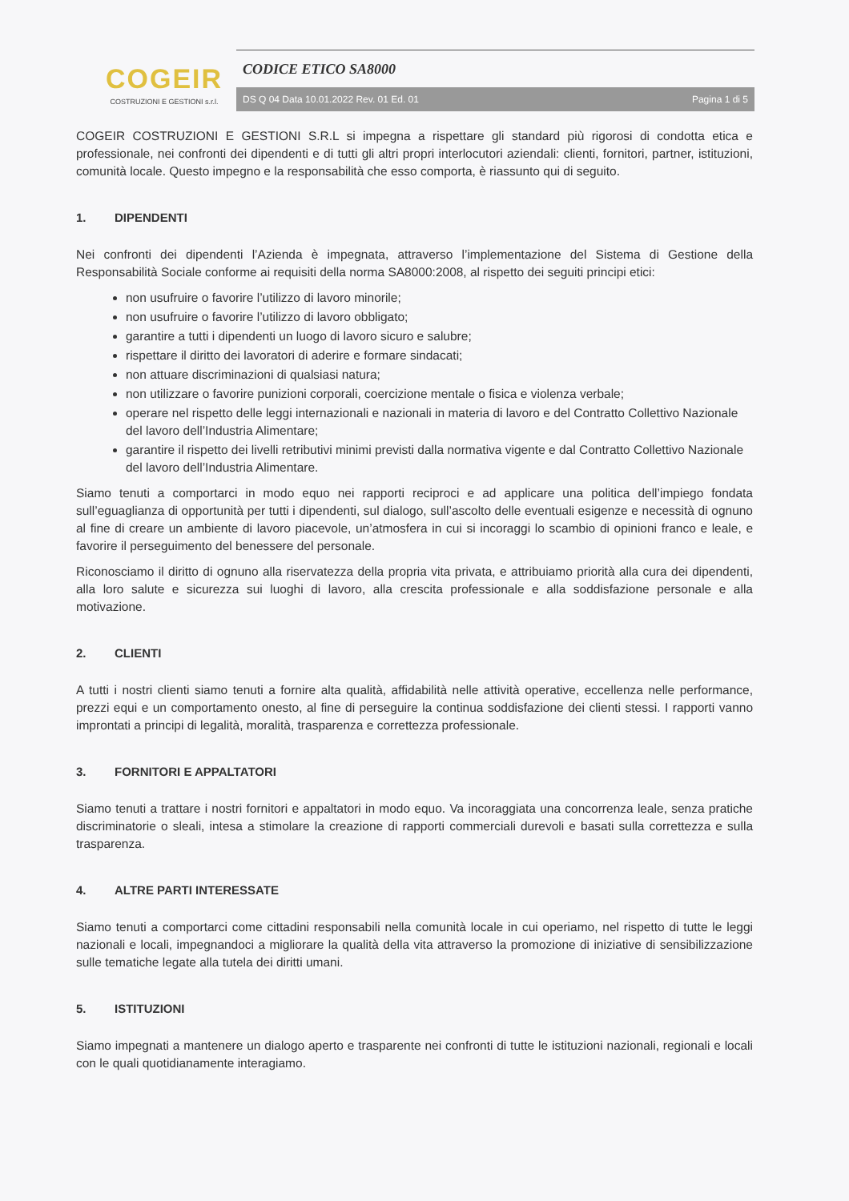COGEIR
COSTRUZIONI E GESTIONI s.r.l.
CODICE ETICO SA8000
DS Q 04 Data 10.01.2022 Rev. 01 Ed. 01 Pagina 1 di 5
COGEIR COSTRUZIONI E GESTIONI S.R.L si impegna a rispettare gli standard più rigorosi di condotta etica e professionale, nei confronti dei dipendenti e di tutti gli altri propri interlocutori aziendali: clienti, fornitori, partner, istituzioni, comunità locale. Questo impegno e la responsabilità che esso comporta, è riassunto qui di seguito.
1. DIPENDENTI
Nei confronti dei dipendenti l’Azienda è impegnata, attraverso l’implementazione del Sistema di Gestione della Responsabilità Sociale conforme ai requisiti della norma SA8000:2008, al rispetto dei seguiti principi etici:
non usufruire o favorire l’utilizzo di lavoro minorile;
non usufruire o favorire l’utilizzo di lavoro obbligato;
garantire a tutti i dipendenti un luogo di lavoro sicuro e salubre;
rispettare il diritto dei lavoratori di aderire e formare sindacati;
non attuare discriminazioni di qualsiasi natura;
non utilizzare o favorire punizioni corporali, coercizione mentale o fisica e violenza verbale;
operare nel rispetto delle leggi internazionali e nazionali in materia di lavoro e del Contratto Collettivo Nazionale del lavoro dell’Industria Alimentare;
garantire il rispetto dei livelli retributivi minimi previsti dalla normativa vigente e dal Contratto Collettivo Nazionale del lavoro dell’Industria Alimentare.
Siamo tenuti a comportarci in modo equo nei rapporti reciproci e ad applicare una politica dell’impiego fondata sull’eguaglianza di opportunità per tutti i dipendenti, sul dialogo, sull’ascolto delle eventuali esigenze e necessità di ognuno al fine di creare un ambiente di lavoro piacevole, un’atmosfera in cui si incoraggi lo scambio di opinioni franco e leale, e favorire il perseguimento del benessere del personale.
Riconosciamo il diritto di ognuno alla riservatezza della propria vita privata, e attribuiamo priorità alla cura dei dipendenti, alla loro salute e sicurezza sui luoghi di lavoro, alla crescita professionale e alla soddisfazione personale e alla motivazione.
2. CLIENTI
A tutti i nostri clienti siamo tenuti a fornire alta qualità, affidabilità nelle attività operative, eccellenza nelle performance, prezzi equi e un comportamento onesto, al fine di perseguire la continua soddisfazione dei clienti stessi. I rapporti vanno improntati a principi di legalità, moralità, trasparenza e correttezza professionale.
3. FORNITORI E APPALTATORI
Siamo tenuti a trattare i nostri fornitori e appaltatori in modo equo. Va incoraggiata una concorrenza leale, senza pratiche discriminatorie o sleali, intesa a stimolare la creazione di rapporti commerciali durevoli e basati sulla correttezza e sulla trasparenza.
4. ALTRE PARTI INTERESSATE
Siamo tenuti a comportarci come cittadini responsabili nella comunità locale in cui operiamo, nel rispetto di tutte le leggi nazionali e locali, impegnandoci a migliorare la qualità della vita attraverso la promozione di iniziative di sensibilizzazione sulle tematiche legate alla tutela dei diritti umani.
5. ISTITUZIONI
Siamo impegnati a mantenere un dialogo aperto e trasparente nei confronti di tutte le istituzioni nazionali, regionali e locali con le quali quotidianamente interagiamo.